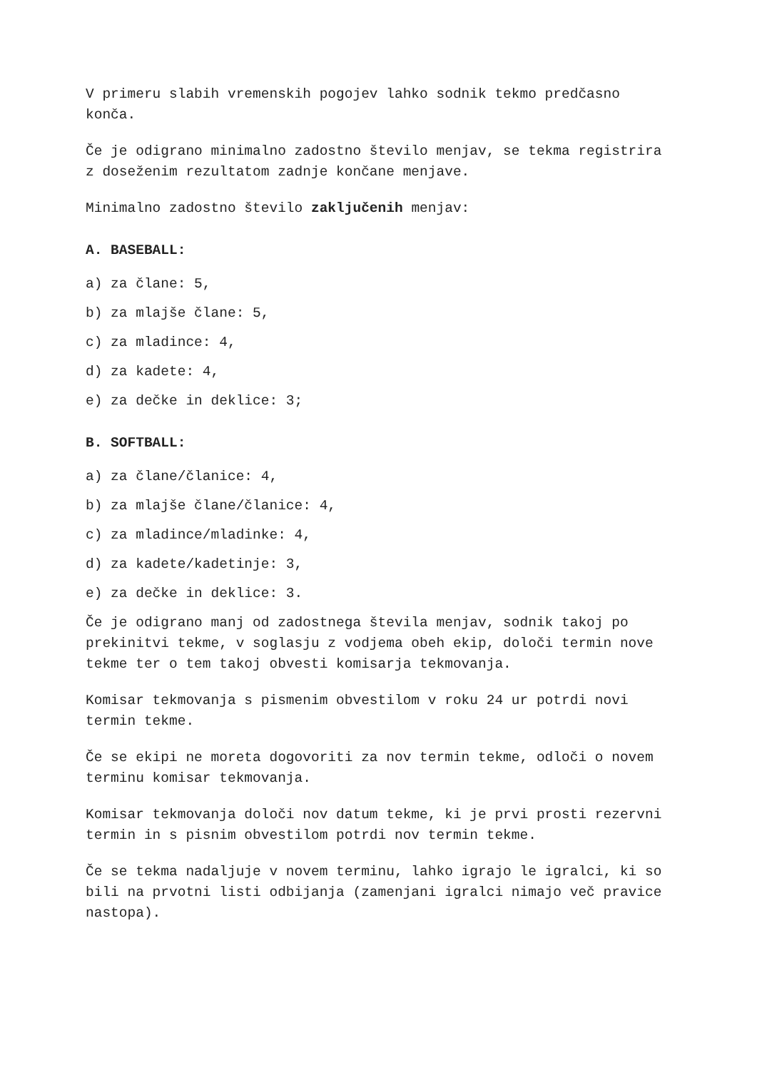V primeru slabih vremenskih pogojev lahko sodnik tekmo predčasno konča.
Če je odigrano minimalno zadostno število menjav, se tekma registrira z doseženim rezultatom zadnje končane menjave.
Minimalno zadostno število zaključenih menjav:
A. BASEBALL:
a) za člane: 5,
b) za mlajše člane: 5,
c) za mladince: 4,
d) za kadete: 4,
e) za dečke in deklice: 3;
B. SOFTBALL:
a) za člane/članice: 4,
b) za mlajše člane/članice: 4,
c) za mladince/mladinke: 4,
d) za kadete/kadetinje: 3,
e) za dečke in deklice: 3.
Če je odigrano manj od zadostnega števila menjav, sodnik takoj po prekinitvi tekme, v soglasju z vodjema obeh ekip, določi termin nove tekme ter o tem takoj obvesti komisarja tekmovanja.
Komisar tekmovanja s pismenim obvestilom v roku 24 ur potrdi novi termin tekme.
Če se ekipi ne moreta dogovoriti za nov termin tekme, odloči o novem terminu komisar tekmovanja.
Komisar tekmovanja določi nov datum tekme, ki je prvi prosti rezervni termin in s pisnim obvestilom potrdi nov termin tekme.
Če se tekma nadaljuje v novem terminu, lahko igrajo le igralci, ki so bili na prvotni listi odbijanja (zamenjani igralci nimajo več pravice nastopa).